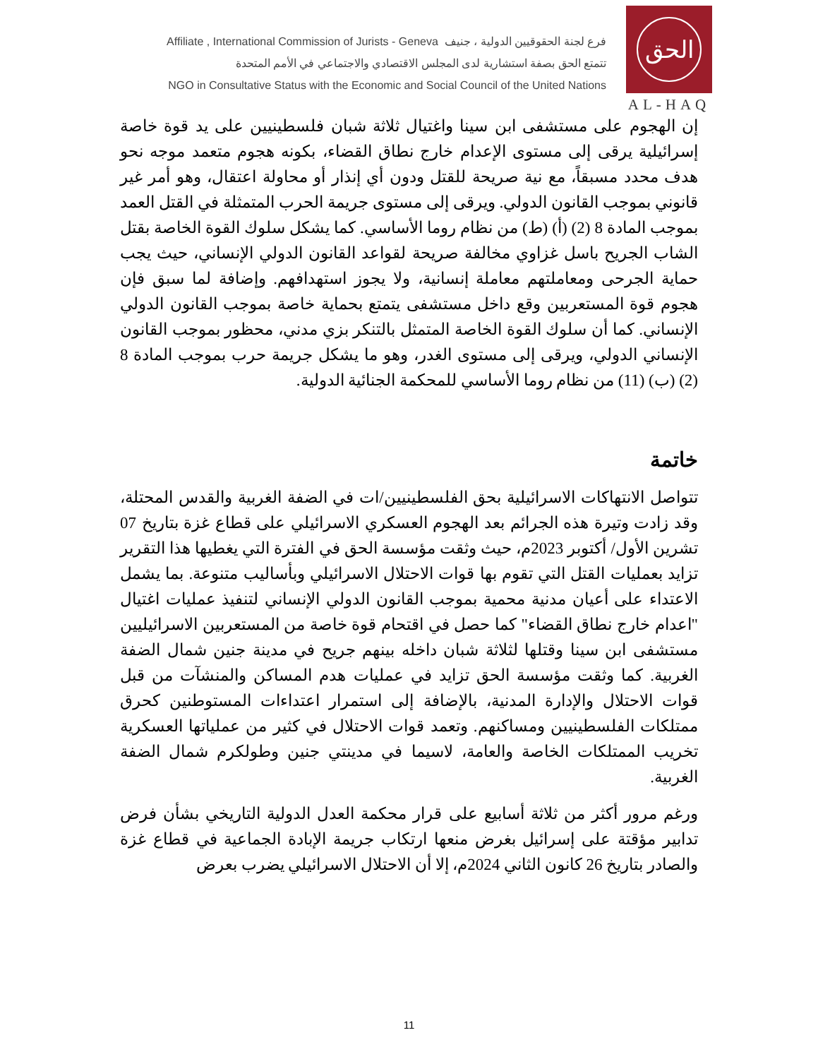Affiliate , International Commission of Jurists - Geneva فرع لجنة الحقوقيين الدولية ، جنيف
تتمتع الحق بصفة استشارية لدى المجلس الاقتصادي والاجتماعي في الأمم المتحدة
NGO in Consultative Status with the Economic and Social Council of the United Nations
الحق
AL-HAQ
إن الهجوم على مستشفى ابن سينا واغتيال ثلاثة شبان فلسطينيين على يد قوة خاصة إسرائيلية يرقى إلى مستوى الإعدام خارج نطاق القضاء، بكونه هجوم متعمد موجه نحو هدف محدد مسبقاً، مع نية صريحة للقتل ودون أي إنذار أو محاولة اعتقال، وهو أمر غير قانوني بموجب القانون الدولي. ويرقى إلى مستوى جريمة الحرب المتمثلة في القتل العمد بموجب المادة 8 (2) (أ) (ط) من نظام روما الأساسي. كما يشكل سلوك القوة الخاصة بقتل الشاب الجريح باسل غزاوي مخالفة صريحة لقواعد القانون الدولي الإنساني، حيث يجب حماية الجرحى ومعاملتهم معاملة إنسانية، ولا يجوز استهدافهم. وإضافة لما سبق فإن هجوم قوة المستعربين وقع داخل مستشفى يتمتع بحماية خاصة بموجب القانون الدولي الإنساني. كما أن سلوك القوة الخاصة المتمثل بالتنكر بزي مدني، محظور بموجب القانون الإنساني الدولي، ويرقى إلى مستوى الغدر، وهو ما يشكل جريمة حرب بموجب المادة 8 (2) (ب) (11) من نظام روما الأساسي للمحكمة الجنائية الدولية.
خاتمة
تتواصل الانتهاكات الاسرائيلية بحق الفلسطينيين/ات في الضفة الغربية والقدس المحتلة، وقد زادت وتيرة هذه الجرائم بعد الهجوم العسكري الاسرائيلي على قطاع غزة بتاريخ 07 تشرين الأول/ أكتوبر 2023م، حيث وثقت مؤسسة الحق في الفترة التي يغطيها هذا التقرير تزايد بعمليات القتل التي تقوم بها قوات الاحتلال الاسرائيلي وبأساليب متنوعة. بما يشمل الاعتداء على أعيان مدنية محمية بموجب القانون الدولي الإنساني لتنفيذ عمليات اغتيال "اعدام خارج نطاق القضاء" كما حصل في اقتحام قوة خاصة من المستعربين الاسرائيليين مستشفى ابن سينا وقتلها لثلاثة شبان داخله بينهم جريح في مدينة جنين شمال الضفة الغربية. كما وثقت مؤسسة الحق تزايد في عمليات هدم المساكن والمنشآت من قبل قوات الاحتلال والإدارة المدنية، بالإضافة إلى استمرار اعتداءات المستوطنين كحرق ممتلكات الفلسطينيين ومساكنهم. وتعمد قوات الاحتلال في كثير من عملياتها العسكرية تخريب الممتلكات الخاصة والعامة، لاسيما في مدينتي جنين وطولكرم شمال الضفة الغربية.
ورغم مرور أكثر من ثلاثة أسابيع على قرار محكمة العدل الدولية التاريخي بشأن فرض تدابير مؤقتة على إسرائيل بغرض منعها ارتكاب جريمة الإبادة الجماعية في قطاع غزة والصادر بتاريخ 26 كانون الثاني 2024م، إلا أن الاحتلال الاسرائيلي يضرب بعرض
11